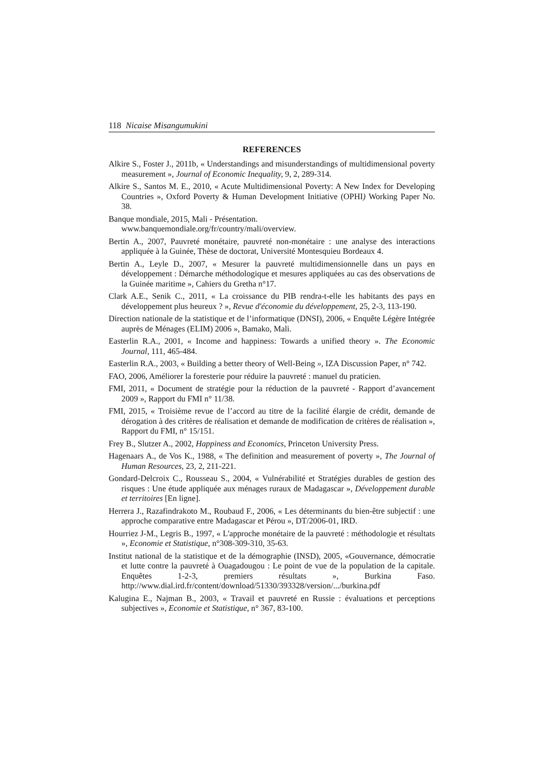118 Nicaise Misangumukini
REFERENCES
Alkire S., Foster J., 2011b, « Understandings and misunderstandings of multidimensional poverty measurement », Journal of Economic Inequality, 9, 2, 289-314.
Alkire S., Santos M. E., 2010, « Acute Multidimensional Poverty: A New Index for Developing Countries », Oxford Poverty & Human Development Initiative (OPHI) Working Paper No. 38.
Banque mondiale, 2015, Mali - Présentation.
www.banquemondiale.org/fr/country/mali/overview.
Bertin A., 2007, Pauvreté monétaire, pauvreté non-monétaire : une analyse des interactions appliquée à la Guinée, Thèse de doctorat, Université Montesquieu Bordeaux 4.
Bertin A., Leyle D., 2007, « Mesurer la pauvreté multidimensionnelle dans un pays en développement : Démarche méthodologique et mesures appliquées au cas des observations de la Guinée maritime », Cahiers du Gretha n°17.
Clark A.E., Senik C., 2011, « La croissance du PIB rendra-t-elle les habitants des pays en développement plus heureux ? », Revue d'économie du développement, 25, 2-3, 113-190.
Direction nationale de la statistique et de l’informatique (DNSI), 2006, « Enquête Légère Intégrée auprès de Ménages (ELIM) 2006 », Bamako, Mali.
Easterlin R.A., 2001, « Income and happiness: Towards a unified theory ». The Economic Journal, 111, 465-484.
Easterlin R.A., 2003, « Building a better theory of Well-Being », IZA Discussion Paper, n° 742.
FAO, 2006, Améliorer la foresterie pour réduire la pauvreté : manuel du praticien.
FMI, 2011, « Document de stratégie pour la réduction de la pauvreté - Rapport d’avancement 2009 », Rapport du FMI n° 11/38.
FMI, 2015, « Troisième revue de l’accord au titre de la facilité élargie de crédit, demande de dérogation à des critères de réalisation et demande de modification de critères de réalisation », Rapport du FMI, n° 15/151.
Frey B., Slutzer A., 2002, Happiness and Economics, Princeton University Press.
Hagenaars A., de Vos K., 1988, « The definition and measurement of poverty », The Journal of Human Resources, 23, 2, 211-221.
Gondard-Delcroix C., Rousseau S., 2004, « Vulnérabilité et Stratégies durables de gestion des risques : Une étude appliquée aux ménages ruraux de Madagascar », Développement durable et territoires [En ligne].
Herrera J., Razafindrakoto M., Roubaud F., 2006, « Les déterminants du bien-être subjectif : une approche comparative entre Madagascar et Pérou », DT/2006-01, IRD.
Hourriez J-M., Legris B., 1997, « L'approche monétaire de la pauvreté : méthodologie et résultats », Economie et Statistique, n°308-309-310, 35-63.
Institut national de la statistique et de la démographie (INSD), 2005, «Gouvernance, démocratie et lutte contre la pauvreté à Ouagadougou : Le point de vue de la population de la capitale. Enquêtes 1-2-3, premiers résultats », Burkina Faso. http://www.dial.ird.fr/content/download/51330/393328/version/.../burkina.pdf
Kalugina E., Najman B., 2003, « Travail et pauvreté en Russie : évaluations et perceptions subjectives », Economie et Statistique, n° 367, 83-100.